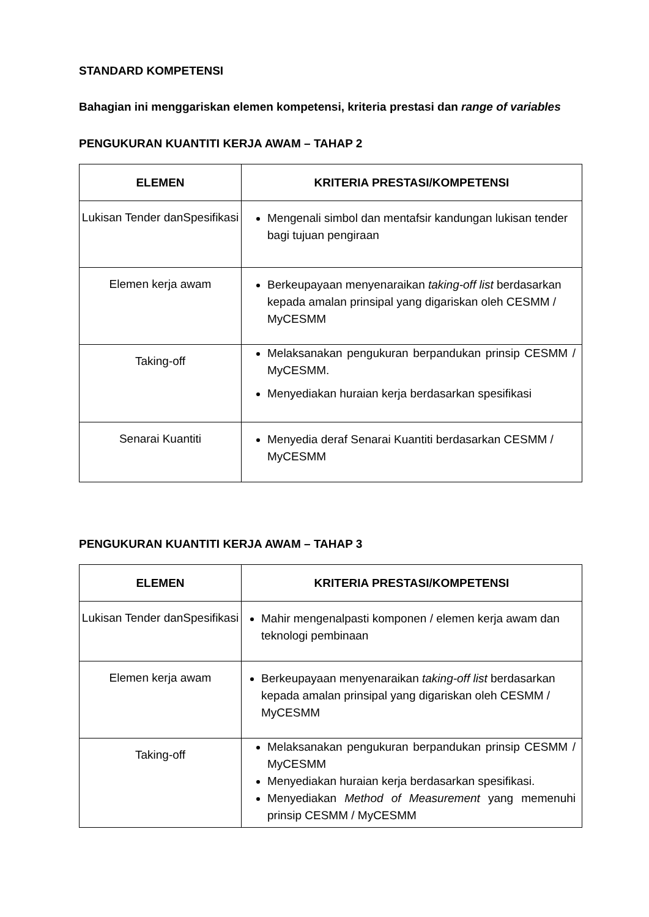STANDARD KOMPETENSI
Bahagian ini menggariskan elemen kompetensi, kriteria prestasi dan range of variables
PENGUKURAN KUANTITI KERJA AWAM – TAHAP 2
| ELEMEN | KRITERIA PRESTASI/KOMPETENSI |
| --- | --- |
| Lukisan Tender danSpesifikasi | Mengenali simbol dan mentafsir kandungan lukisan tender bagi tujuan pengiraan |
| Elemen kerja awam | Berkeupayaan menyenaraikan taking-off list berdasarkan kepada amalan prinsipal yang digariskan oleh CESMM / MyCESMM |
| Taking-off | Melaksanakan pengukuran berpandukan prinsip CESMM / MyCESMM. Menyediakan huraian kerja berdasarkan spesifikasi |
| Senarai Kuantiti | Menyedia deraf Senarai Kuantiti berdasarkan CESMM / MyCESMM |
PENGUKURAN KUANTITI KERJA AWAM – TAHAP 3
| ELEMEN | KRITERIA PRESTASI/KOMPETENSI |
| --- | --- |
| Lukisan Tender danSpesifikasi | Mahir mengenalpasti komponen / elemen kerja awam dan teknologi pembinaan |
| Elemen kerja awam | Berkeupayaan menyenaraikan taking-off list berdasarkan kepada amalan prinsipal yang digariskan oleh CESMM / MyCESMM |
| Taking-off | Melaksanakan pengukuran berpandukan prinsip CESMM / MyCESMM Menyediakan huraian kerja berdasarkan spesifikasi. Menyediakan Method of Measurement yang memenuhi prinsip CESMM / MyCESMM |